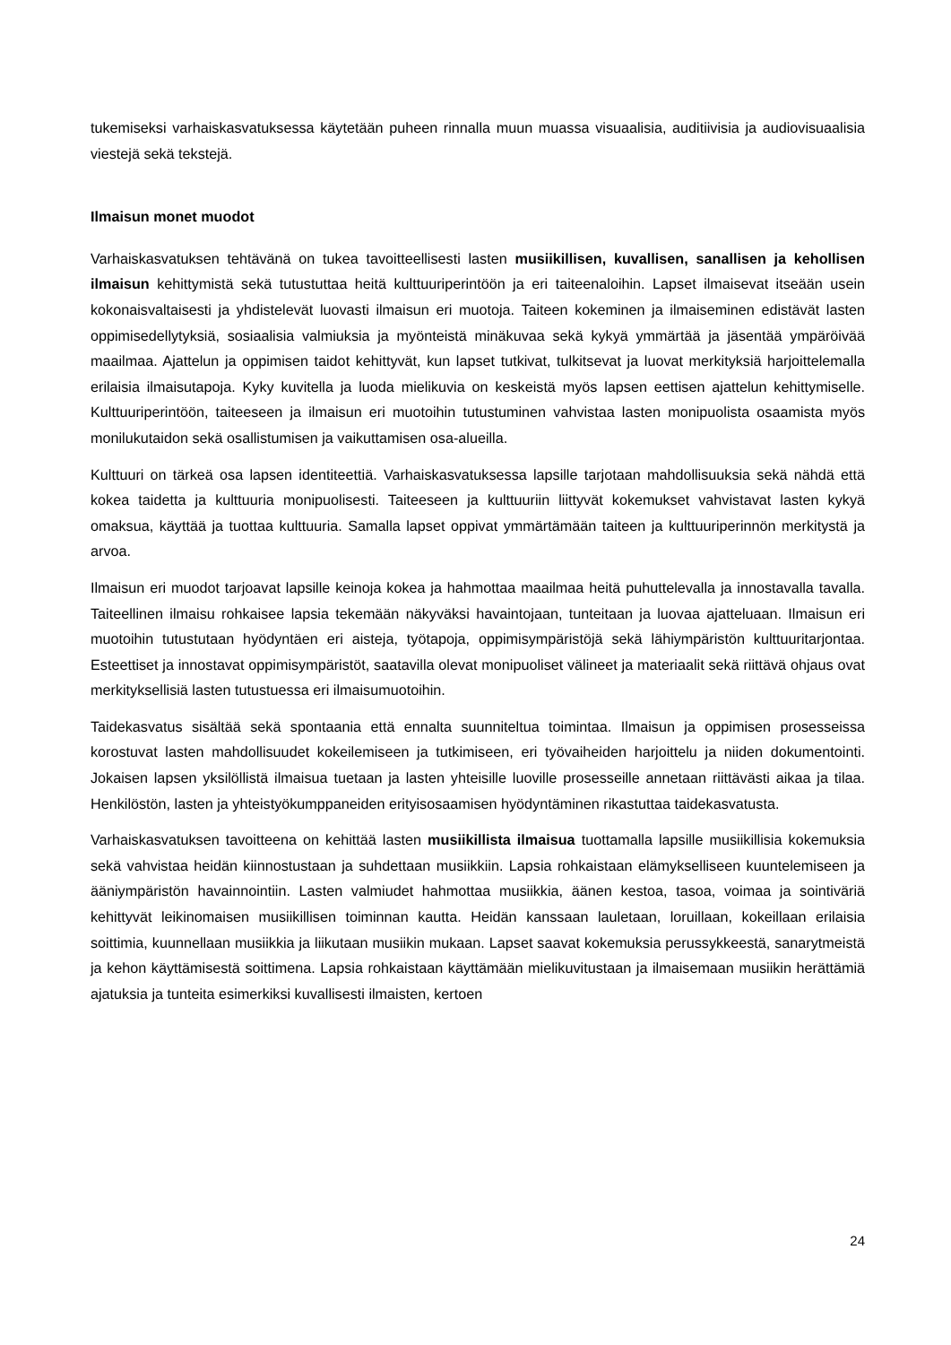tukemiseksi varhaiskasvatuksessa käytetään puheen rinnalla muun muassa visuaalisia, auditiivisia ja audiovisuaalisia viestejä sekä tekstejä.
Ilmaisun monet muodot
Varhaiskasvatuksen tehtävänä on tukea tavoitteellisesti lasten musiikillisen, kuvallisen, sanallisen ja kehollisen ilmaisun kehittymistä sekä tutustuttaa heitä kulttuuriperintöön ja eri taiteenaloihin. Lapset ilmaisevat itseään usein kokonaisvaltaisesti ja yhdistelevät luovasti ilmaisun eri muotoja. Taiteen kokeminen ja ilmaiseminen edistävät lasten oppimisedellytyksiä, sosiaalisia valmiuksia ja myönteistä minäkuvaa sekä kykyä ymmärtää ja jäsentää ympäröivää maailmaa. Ajattelun ja oppimisen taidot kehittyvät, kun lapset tutkivat, tulkitsevat ja luovat merkityksiä harjoittelemalla erilaisia ilmaisutapoja. Kyky kuvitella ja luoda mielikuvia on keskeistä myös lapsen eettisen ajattelun kehittymiselle. Kulttuuriperintöön, taiteeseen ja ilmaisun eri muotoihin tutustuminen vahvistaa lasten monipuolista osaamista myös monilukutaidon sekä osallistumisen ja vaikuttamisen osa-alueilla.
Kulttuuri on tärkeä osa lapsen identiteettiä. Varhaiskasvatuksessa lapsille tarjotaan mahdollisuuksia sekä nähdä että kokea taidetta ja kulttuuria monipuolisesti. Taiteeseen ja kulttuuriin liittyvät kokemukset vahvistavat lasten kykyä omaksua, käyttää ja tuottaa kulttuuria. Samalla lapset oppivat ymmärtämään taiteen ja kulttuuriperinnön merkitystä ja arvoa.
Ilmaisun eri muodot tarjoavat lapsille keinoja kokea ja hahmottaa maailmaa heitä puhuttelevalla ja innostavalla tavalla. Taiteellinen ilmaisu rohkaisee lapsia tekemään näkyväksi havaintojaan, tunteitaan ja luovaa ajatteluaan. Ilmaisun eri muotoihin tutustutaan hyödyntäen eri aisteja, työtapoja, oppimisympäristöjä sekä lähiympäristön kulttuuritarjontaa. Esteettiset ja innostavat oppimisympäristöt, saatavilla olevat monipuoliset välineet ja materiaalit sekä riittävä ohjaus ovat merkityksellisiä lasten tutustuessa eri ilmaisumuotoihin.
Taidekasvatus sisältää sekä spontaania että ennalta suunniteltua toimintaa. Ilmaisun ja oppimisen prosesseissa korostuvat lasten mahdollisuudet kokeilemiseen ja tutkimiseen, eri työvaiheiden harjoittelu ja niiden dokumentointi. Jokaisen lapsen yksilöllistä ilmaisua tuetaan ja lasten yhteisille luoville prosesseille annetaan riittävästi aikaa ja tilaa. Henkilöstön, lasten ja yhteistyökumppaneiden erityisosaamisen hyödyntäminen rikastuttaa taidekasvatusta.
Varhaiskasvatuksen tavoitteena on kehittää lasten musiikillista ilmaisua tuottamalla lapsille musiikillisia kokemuksia sekä vahvistaa heidän kiinnostustaan ja suhdettaan musiikkiin. Lapsia rohkaistaan elämykselliseen kuuntelemiseen ja ääniympäristön havainnointiin. Lasten valmiudet hahmottaa musiikkia, äänen kestoa, tasoa, voimaa ja sointiväriä kehittyvät leikinomaisen musiikillisen toiminnan kautta. Heidän kanssaan lauletaan, loruillaan, kokeillaan erilaisia soittimia, kuunnellaan musiikkia ja liikutaan musiikin mukaan. Lapset saavat kokemuksia perussykkeestä, sanarytmeistä ja kehon käyttämisestä soittimena. Lapsia rohkaistaan käyttämään mielikuvitustaan ja ilmaisemaan musiikin herättämiä ajatuksia ja tunteita esimerkiksi kuvallisesti ilmaisten, kertoen
24